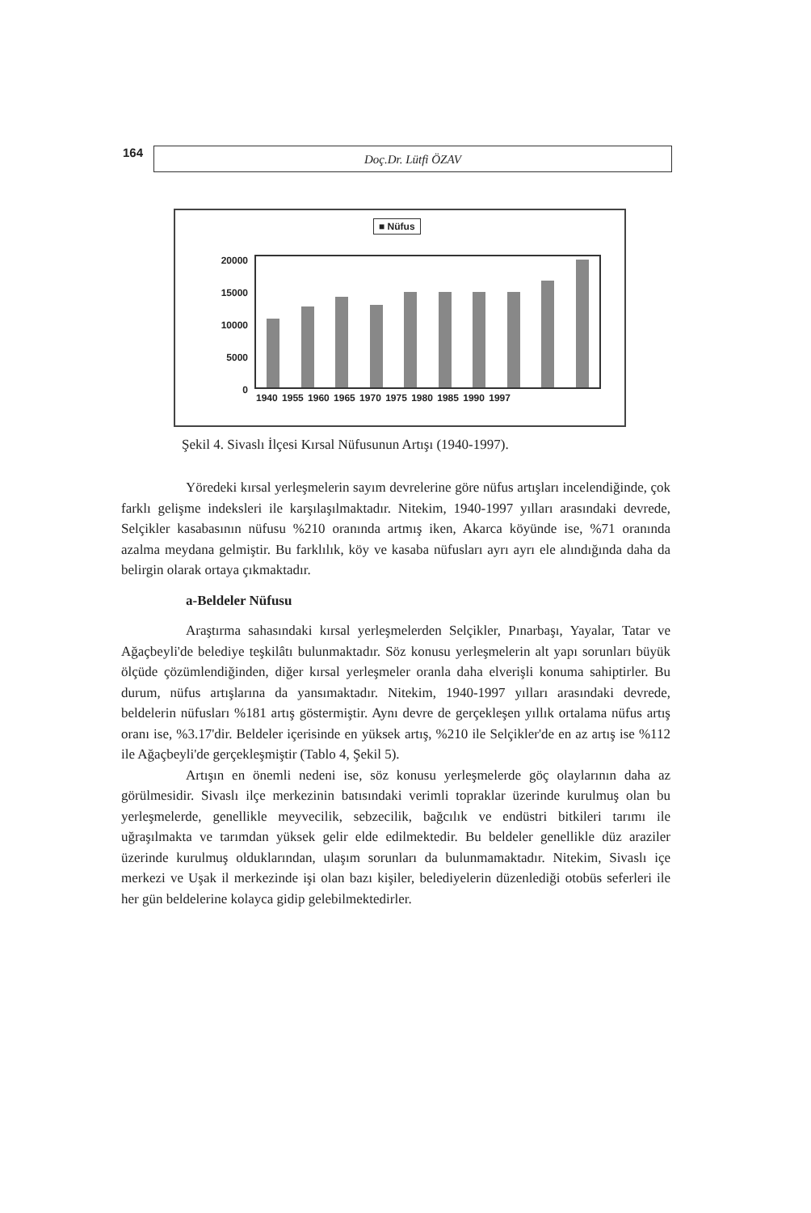164
Doç.Dr. Lütfi ÖZAV
■ Nüfus
20000
15000
10000
5000
0
1940 1955 1960 1965 1970 1975 1980 1985 1990 1997
Şekil 4. Sivaslı İlçesi Kırsal Nüfusunun Artışı (1940-1997).
Yöredeki kırsal yerleşmelerin sayım devrelerine göre nüfus artışları incelendiğinde, çok farklı gelişme indeksleri ile karşılaşılmaktadır. Nitekim, 1940-1997 yılları arasındaki devrede, Selçikler kasabasının nüfusu %210 oranında artmış iken, Akarca köyünde ise, %71 oranında azalma meydana gelmiştir. Bu farklılık, köy ve kasaba nüfusları ayrı ayrı ele alındığında daha da belirgin olarak ortaya çıkmaktadır.
a-Beldeler Nüfusu
Araştırma sahasındaki kırsal yerleşmelerden Selçikler, Pınarbaşı, Yayalar, Tatar ve Ağaçbeyli'de belediye teşkilâtı bulunmaktadır. Söz konusu yerleşmelerin alt yapı sorunları büyük ölçüde çözümlendiğinden, diğer kırsal yerleşmeler oranla daha elverişli konuma sahiptirler. Bu durum, nüfus artışlarına da yansımaktadır. Nitekim, 1940-1997 yılları arasındaki devrede, beldelerin nüfusları %181 artış göstermiştir. Aynı devre de gerçekleşen yıllık ortalama nüfus artış oranı ise, %3.17'dir. Beldeler içerisinde en yüksek artış, %210 ile Selçikler'de en az artış ise %112 ile Ağaçbeyli'de gerçekleşmiştir (Tablo 4, Şekil 5).
Artışın en önemli nedeni ise, söz konusu yerleşmelerde göç olaylarının daha az görülmesidir. Sivaslı ilçe merkezinin batısındaki verimli topraklar üzerinde kurulmuş olan bu yerleşmelerde, genellikle meyvecilik, sebzecilik, bağcılık ve endüstri bitkileri tarımı ile uğraşılmakta ve tarımdan yüksek gelir elde edilmektedir. Bu beldeler genellikle düz araziler üzerinde kurulmuş olduklarından, ulaşım sorunları da bulunmamaktadır. Nitekim, Sivaslı içe merkezi ve Uşak il merkezinde işi olan bazı kişiler, belediyelerin düzenlediği otobüs seferleri ile her gün beldelerine kolayca gidip gelebilmektedirler.